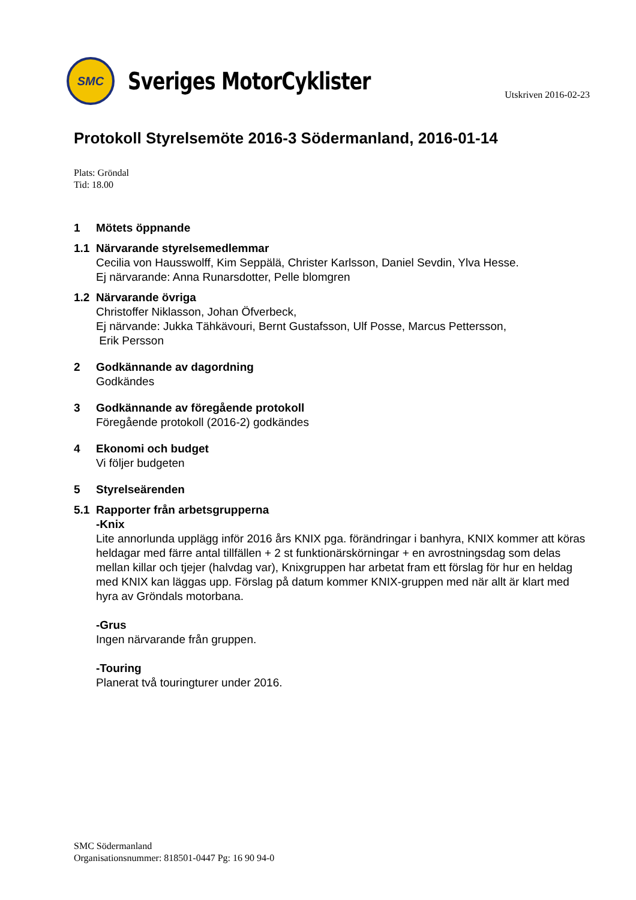SMC
Sveriges MotorCyklister
Utskriven 2016-02-23
Protokoll Styrelsemöte 2016-3 Södermanland, 2016-01-14
Plats: Gröndal
Tid: 18.00
1 Mötets öppnande
1.1 Närvarande styrelsemedlemmar
Cecilia von Hausswolff, Kim Seppälä, Christer Karlsson, Daniel Sevdin, Ylva Hesse.
Ej närvarande: Anna Runarsdotter, Pelle blomgren
1.2 Närvarande övriga
Christoffer Niklasson, Johan Öfverbeck,
Ej närvande: Jukka Tähkävouri, Bernt Gustafsson, Ulf Posse, Marcus Pettersson,
Erik Persson
2 Godkännande av dagordning
Godkändes
3 Godkännande av föregående protokoll
Föregående protokoll (2016-2) godkändes
4 Ekonomi och budget
Vi följer budgeten
5 Styrelseärenden
5.1 Rapporter från arbetsgrupperna
-Knix
Lite annorlunda upplägg inför 2016 års KNIX pga. förändringar i banhyra, KNIX kommer att köras heldagar med färre antal tillfällen + 2 st funktionärskörningar + en avrostningsdag som delas mellan killar och tjejer (halvdag var), Knixgruppen har arbetat fram ett förslag för hur en heldag med KNIX kan läggas upp. Förslag på datum kommer KNIX-gruppen med när allt är klart med hyra av Gröndals motorbana.
-Grus
Ingen närvarande från gruppen.
-Touring
Planerat två touringturer under 2016.
SMC Södermanland
Organisationsnummer: 818501-0447 Pg: 16 90 94-0